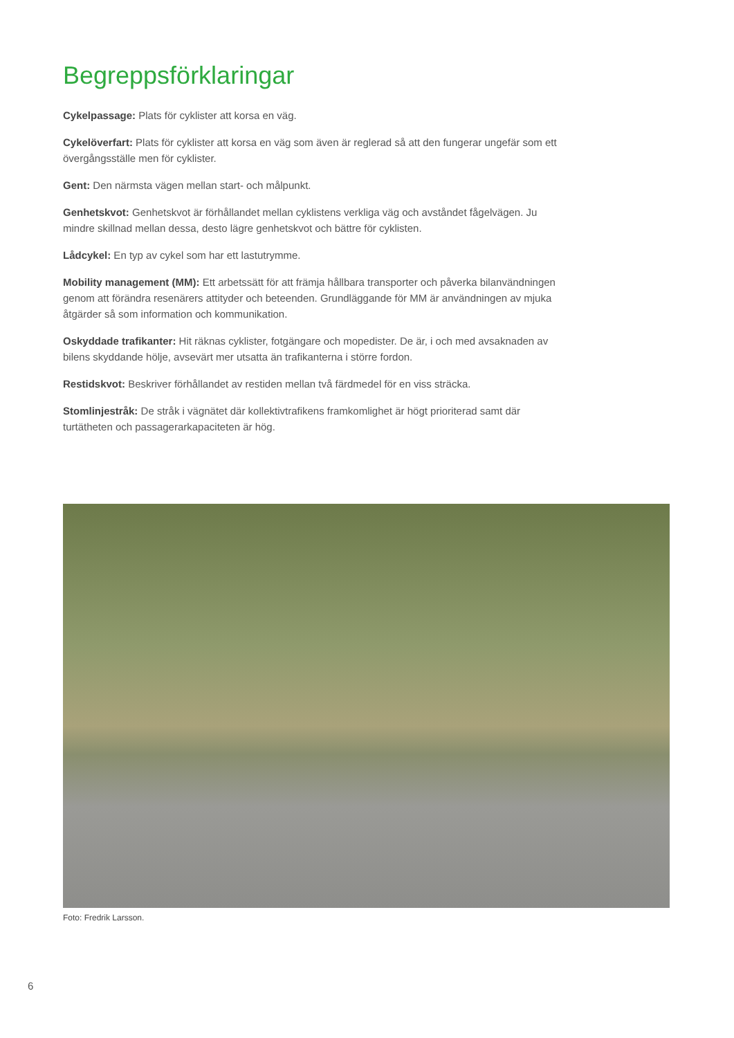Begreppsförklaringar
Cykelpassage: Plats för cyklister att korsa en väg.
Cykelöverfart: Plats för cyklister att korsa en väg som även är reglerad så att den fungerar ungefär som ett övergångsställe men för cyklister.
Gent: Den närmsta vägen mellan start- och målpunkt.
Genhetskvot: Genhetskvot är förhållandet mellan cyklistens verkliga väg och avståndet fågelvägen. Ju mindre skillnad mellan dessa, desto lägre genhetskvot och bättre för cyklisten.
Lådcykel: En typ av cykel som har ett lastutrymme.
Mobility management (MM): Ett arbetssätt för att främja hållbara transporter och påverka bilanvänd­ningen genom att förändra resenärers attityder och beteenden. Grundläggande för MM är användning­en av mjuka åtgärder så som information och kommunikation.
Oskyddade trafikanter: Hit räknas cyklister, fotgängare och mopedister. De är, i och med avsaknaden av bilens skyddande hölje, avsevärt mer utsatta än trafikanterna i större fordon.
Restidskvot: Beskriver förhållandet av restiden mellan två färdmedel för en viss sträcka.
Stomlinjestråk: De stråk i vägnätet där kollektivtrafikens framkomlighet är högt prioriterad samt där turtätheten och passagerarkapaciteten är hög.
Foto: Fredrik Larsson.
6